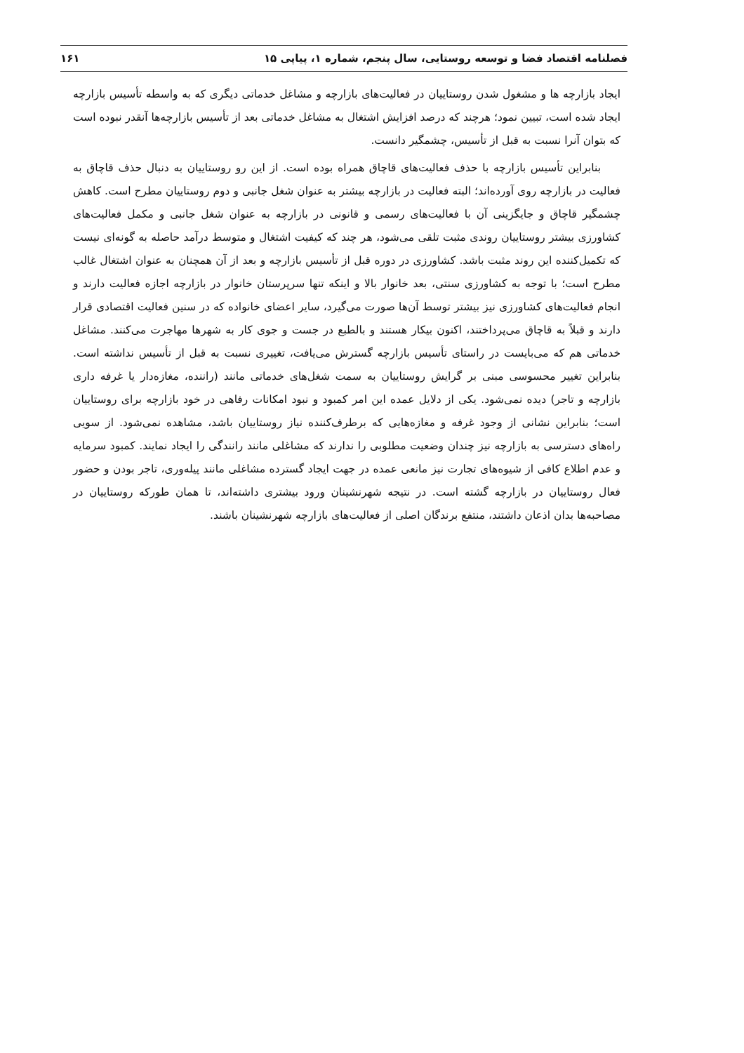فصلنامه اقتصاد فضا و توسعه روستایی، سال پنجم، شماره ۱، پیاپی ۱۵ ۱۶۱
ایجاد بازارچه ها و مشغول شدن روستاییان در فعالیت‌های بازارچه و مشاغل خدماتی دیگری که به واسطه تأسیس بازارچه ایجاد شده است، تبیین نمود؛ هرچند که درصد افزایش اشتغال به مشاغل خدماتی بعد از تأسیس بازارچه‌ها آنقدر نبوده است که بتوان آنرا نسبت به قبل از تأسیس، چشمگیر دانست.
بنابراین تأسیس بازارچه با حذف فعالیت‌های قاچاق همراه بوده است. از این رو روستاییان به دنبال حذف قاچاق به فعالیت در بازارچه روی آورده‌اند؛ البته فعالیت در بازارچه بیشتر به عنوان شغل جانبی و دوم روستاییان مطرح است. کاهش چشمگیر قاچاق و جایگزینی آن با فعالیت‌های رسمی و قانونی در بازارچه به عنوان شغل جانبی و مکمل فعالیت‌های کشاورزی بیشتر روستاییان روندی مثبت تلقی می‌شود، هر چند که کیفیت اشتغال و متوسط درآمد حاصله به گونه‌ای نیست که تکمیل‌کننده این روند مثبت باشد. کشاورزی در دوره قبل از تأسیس بازارچه و بعد از آن همچنان به عنوان اشتغال غالب مطرح است؛ با توجه به کشاورزی سنتی، بعد خانوار بالا و اینکه تنها سرپرستان خانوار در بازارچه اجازه فعالیت دارند و انجام فعالیت‌های کشاورزی نیز بیشتر توسط آن‌ها صورت می‌گیرد، سایر اعضای خانواده که در سنین فعالیت اقتصادی قرار دارند و قبلاً به قاچاق می‌پرداختند، اکنون بیکار هستند و بالطبع در جست و جوی کار به شهرها مهاجرت می‌کنند. مشاغل خدماتی هم که می‌بایست در راستای تأسیس بازارچه گسترش می‌یافت، تغییری نسبت به قبل از تأسیس نداشته است. بنابراین تغییر محسوسی مبنی بر گرایش روستاییان به سمت شغل‌های خدماتی مانند (راننده، مغازه‌دار یا غرفه داری بازارچه و تاجر) دیده نمی‌شود. یکی از دلایل عمده این امر کمبود و نبود امکانات رفاهی در خود بازارچه برای روستاییان است؛ بنابراین نشانی از وجود غرفه و مغازه‌هایی که برطرف‌کننده نیاز روستاییان باشد، مشاهده نمی‌شود. از سویی راه‌های دسترسی به بازارچه نیز چندان وضعیت مطلوبی را ندارند که مشاغلی مانند رانندگی را ایجاد نمایند. کمبود سرمایه و عدم اطلاع کافی از شیوه‌های تجارت نیز مانعی عمده در جهت ایجاد گسترده مشاغلی مانند پیله‌وری، تاجر بودن و حضور فعال روستاییان در بازارچه گشته است. در نتیجه شهرنشینان ورود بیشتری داشته‌اند، تا همان طورکه روستاییان در مصاحبه‌ها بدان اذعان داشتند، منتفع برندگان اصلی از فعالیت‌های بازارچه شهرنشینان باشند.